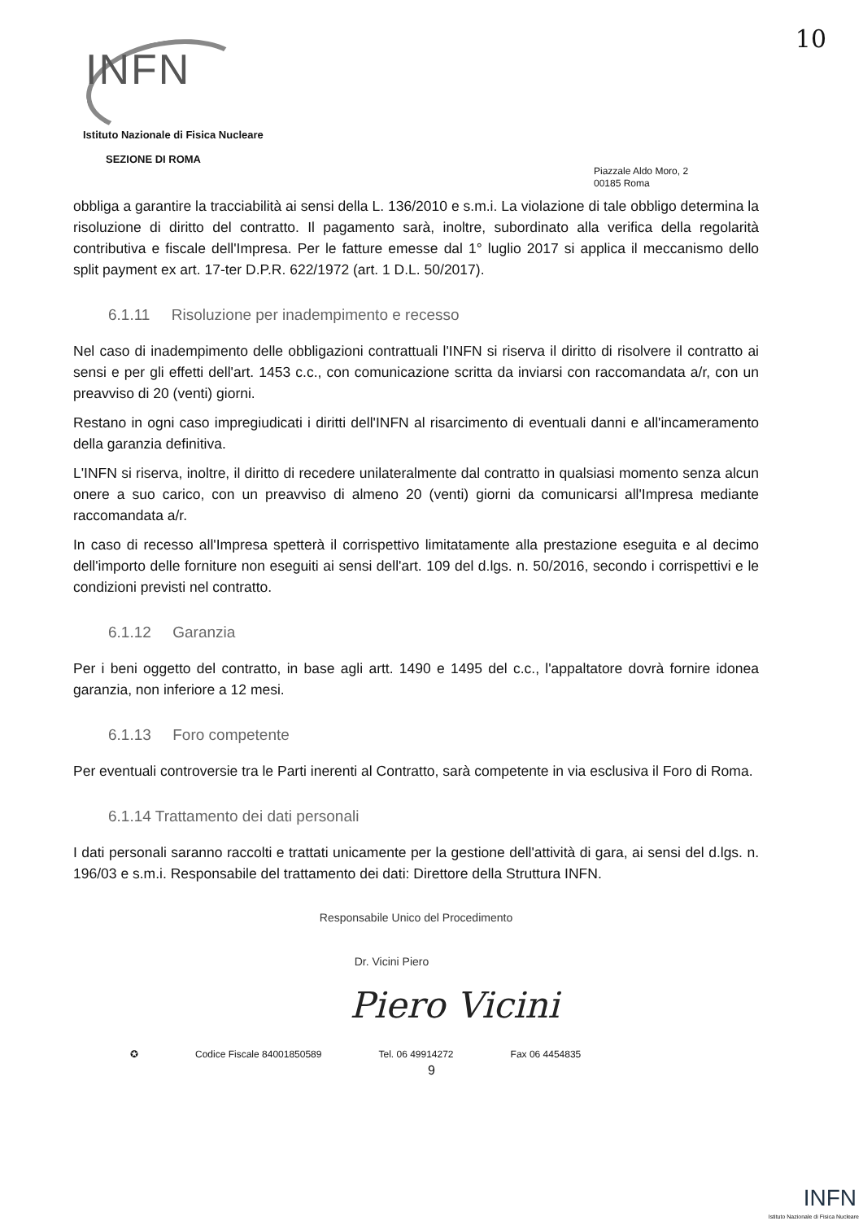10
INFN
Istituto Nazionale di Fisica Nucleare
SEZIONE DI ROMA
Piazzale Aldo Moro, 2
00185 Roma
obbliga a garantire la tracciabilità ai sensi della L. 136/2010 e s.m.i. La violazione di tale obbligo determina la risoluzione di diritto del contratto. Il pagamento sarà, inoltre, subordinato alla verifica della regolarità contributiva e fiscale dell'Impresa. Per le fatture emesse dal 1° luglio 2017 si applica il meccanismo dello split payment ex art. 17-ter D.P.R. 622/1972 (art. 1 D.L. 50/2017).
6.1.11 Risoluzione per inadempimento e recesso
Nel caso di inadempimento delle obbligazioni contrattuali l'INFN si riserva il diritto di risolvere il contratto ai sensi e per gli effetti dell'art. 1453 c.c., con comunicazione scritta da inviarsi con raccomandata a/r, con un preavviso di 20 (venti) giorni.
Restano in ogni caso impregiudicati i diritti dell'INFN al risarcimento di eventuali danni e all'incameramento della garanzia definitiva.
L'INFN si riserva, inoltre, il diritto di recedere unilateralmente dal contratto in qualsiasi momento senza alcun onere a suo carico, con un preavviso di almeno 20 (venti) giorni da comunicarsi all'Impresa mediante raccomandata a/r.
In caso di recesso all'Impresa spetterà il corrispettivo limitatamente alla prestazione eseguita e al decimo dell'importo delle forniture non eseguiti ai sensi dell'art. 109 del d.lgs. n. 50/2016, secondo i corrispettivi e le condizioni previsti nel contratto.
6.1.12 Garanzia
Per i beni oggetto del contratto, in base agli artt. 1490 e 1495 del c.c., l'appaltatore dovrà fornire idonea garanzia, non inferiore a 12 mesi.
6.1.13 Foro competente
Per eventuali controversie tra le Parti inerenti al Contratto, sarà competente in via esclusiva il Foro di Roma.
6.1.14 Trattamento dei dati personali
I dati personali saranno raccolti e trattati unicamente per la gestione dell'attività di gara, ai sensi del d.lgs. n. 196/03 e s.m.i. Responsabile del trattamento dei dati: Direttore della Struttura INFN.
Responsabile Unico del Procedimento
Dr. Vicini Piero
Piero Vicini
✪ Codice Fiscale 84001850589 Tel. 06 49914272 Fax 06 4454835
9
INFN
Istituto Nazionale di Fisica Nucleare